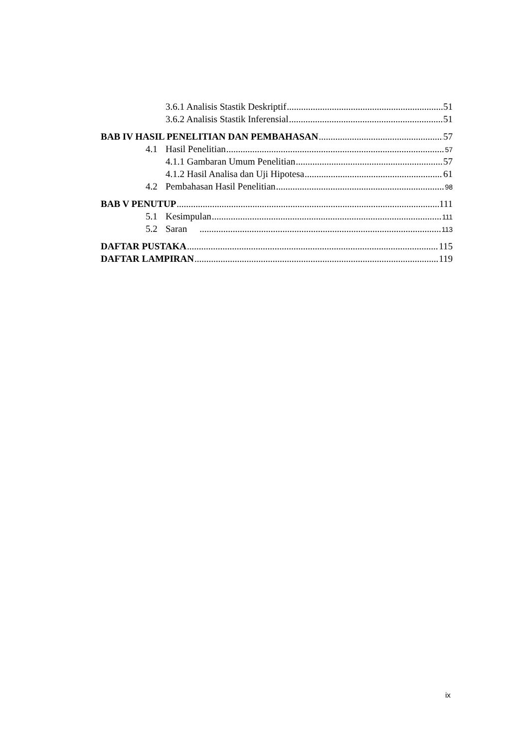3.6.1 Analisis Stastik Deskriptif 51
3.6.2 Analisis Stastik Inferensial 51
BAB IV HASIL PENELITIAN DAN PEMBAHASAN 57
4.1 Hasil Penelitian 57
4.1.1 Gambaran Umum Penelitian 57
4.1.2 Hasil Analisa dan Uji Hipotesa 61
4.2 Pembahasan Hasil Penelitian 98
BAB V PENUTUP 111
5.1 Kesimpulan 111
5.2 Saran 113
DAFTAR PUSTAKA 115
DAFTAR LAMPIRAN 119
ix